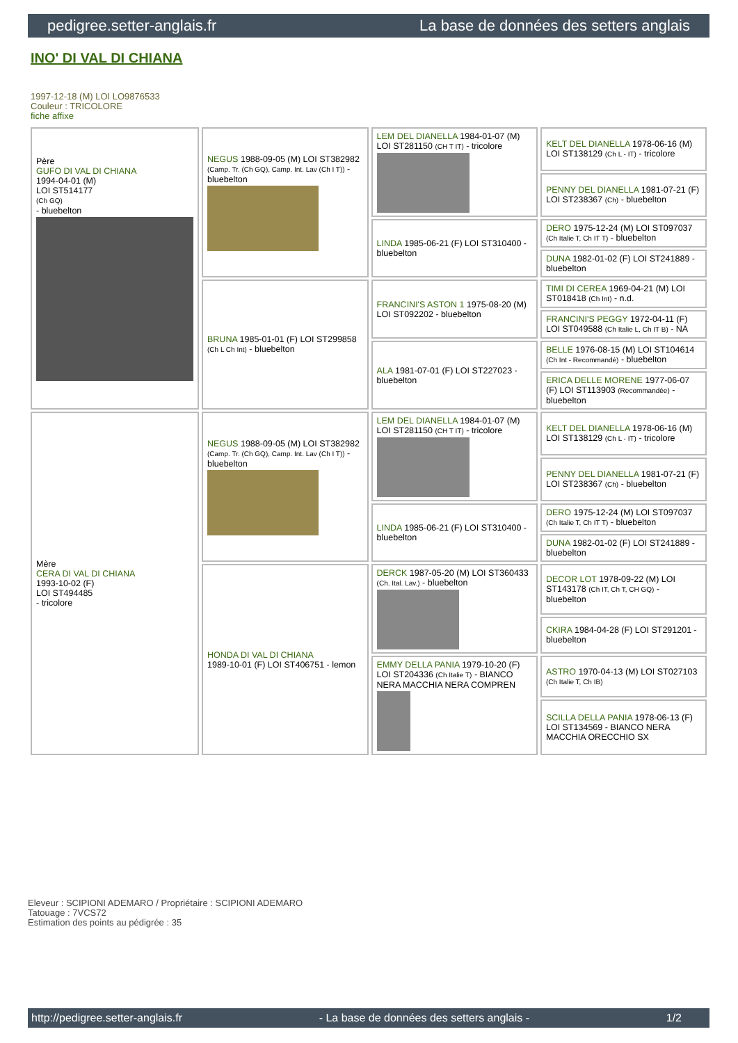pedigree.setter-anglais.fr La base de données des setters anglais
INO' DI VAL DI CHIANA
1997-12-18 (M) LOI LO9876533
Couleur : TRICOLORE
fiche affixe
| Père GUFO DI VAL DI CHIANA 1994-04-01 (M) LOI ST514177 (Ch GQ) - bluebelton | NEGUS 1988-09-05 (M) LOI ST382982 (Camp. Tr. (Ch GQ), Camp. Int. Lav (Ch I T)) - bluebelton | LEM DEL DIANELLA 1984-01-07 (M) LOI ST281150 (CH T IT) - tricolore | KELT DEL DIANELLA 1978-06-16 (M) LOI ST138129 (Ch L - IT) - tricolore |
| | | | PENNY DEL DIANELLA 1981-07-21 (F) LOI ST238367 (Ch) - bluebelton |
| | | LINDA 1985-06-21 (F) LOI ST310400 - bluebelton | DERO 1975-12-24 (M) LOI ST097037 (Ch Italie T, Ch IT T) - bluebelton |
| | | | DUNA 1982-01-02 (F) LOI ST241889 - bluebelton |
| | BRUNA 1985-01-01 (F) LOI ST299858 (Ch L Ch Int) - bluebelton | FRANCINI'S ASTON 1 1975-08-20 (M) LOI ST092202 - bluebelton | TIMI DI CEREA 1969-04-21 (M) LOI ST018418 (Ch Int) - n.d. |
| | | | FRANCINI'S PEGGY 1972-04-11 (F) LOI ST049588 (Ch Italie L, Ch IT B) - NA |
| | | ALA 1981-07-01 (F) LOI ST227023 - bluebelton | BELLE 1976-08-15 (M) LOI ST104614 (Ch Int - Recommandé) - bluebelton |
| | | | ERICA DELLE MORENE 1977-06-07 (F) LOI ST113903 (Recommandée) - bluebelton |
| Mère CERA DI VAL DI CHIANA 1993-10-02 (F) LOI ST494485 - tricolore | NEGUS 1988-09-05 (M) LOI ST382982 (Camp. Tr. (Ch GQ), Camp. Int. Lav (Ch I T)) - bluebelton | LEM DEL DIANELLA 1984-01-07 (M) LOI ST281150 (CH T IT) - tricolore | KELT DEL DIANELLA 1978-06-16 (M) LOI ST138129 (Ch L - IT) - tricolore |
| | | | PENNY DEL DIANELLA 1981-07-21 (F) LOI ST238367 (Ch) - bluebelton |
| | | LINDA 1985-06-21 (F) LOI ST310400 - bluebelton | DERO 1975-12-24 (M) LOI ST097037 (Ch Italie T, Ch IT T) - bluebelton |
| | | | DUNA 1982-01-02 (F) LOI ST241889 - bluebelton |
| | HONDA DI VAL DI CHIANA 1989-10-01 (F) LOI ST406751 - lemon | DERCK 1987-05-20 (M) LOI ST360433 (Ch. Ital. Lav.) - bluebelton | DECOR LOT 1978-09-22 (M) LOI ST143178 (Ch IT, Ch T, CH GQ) - bluebelton |
| | | | CKIRA 1984-04-28 (F) LOI ST291201 - bluebelton |
| | | EMMY DELLA PANIA 1979-10-20 (F) LOI ST204336 (Ch Italie T) - BIANCO NERA MACCHIA NERA COMPREN | ASTRO 1970-04-13 (M) LOI ST027103 (Ch Italie T, Ch IB) |
| | | | SCILLA DELLA PANIA 1978-06-13 (F) LOI ST134569 - BIANCO NERA MACCHIA ORECCHIO SX |
Eleveur : SCIPIONI ADEMARO / Propriétaire : SCIPIONI ADEMARO
Tatouage : 7VCS72
Estimation des points au pédigrée : 35
http://pedigree.setter-anglais.fr - La base de données des setters anglais - 1/2